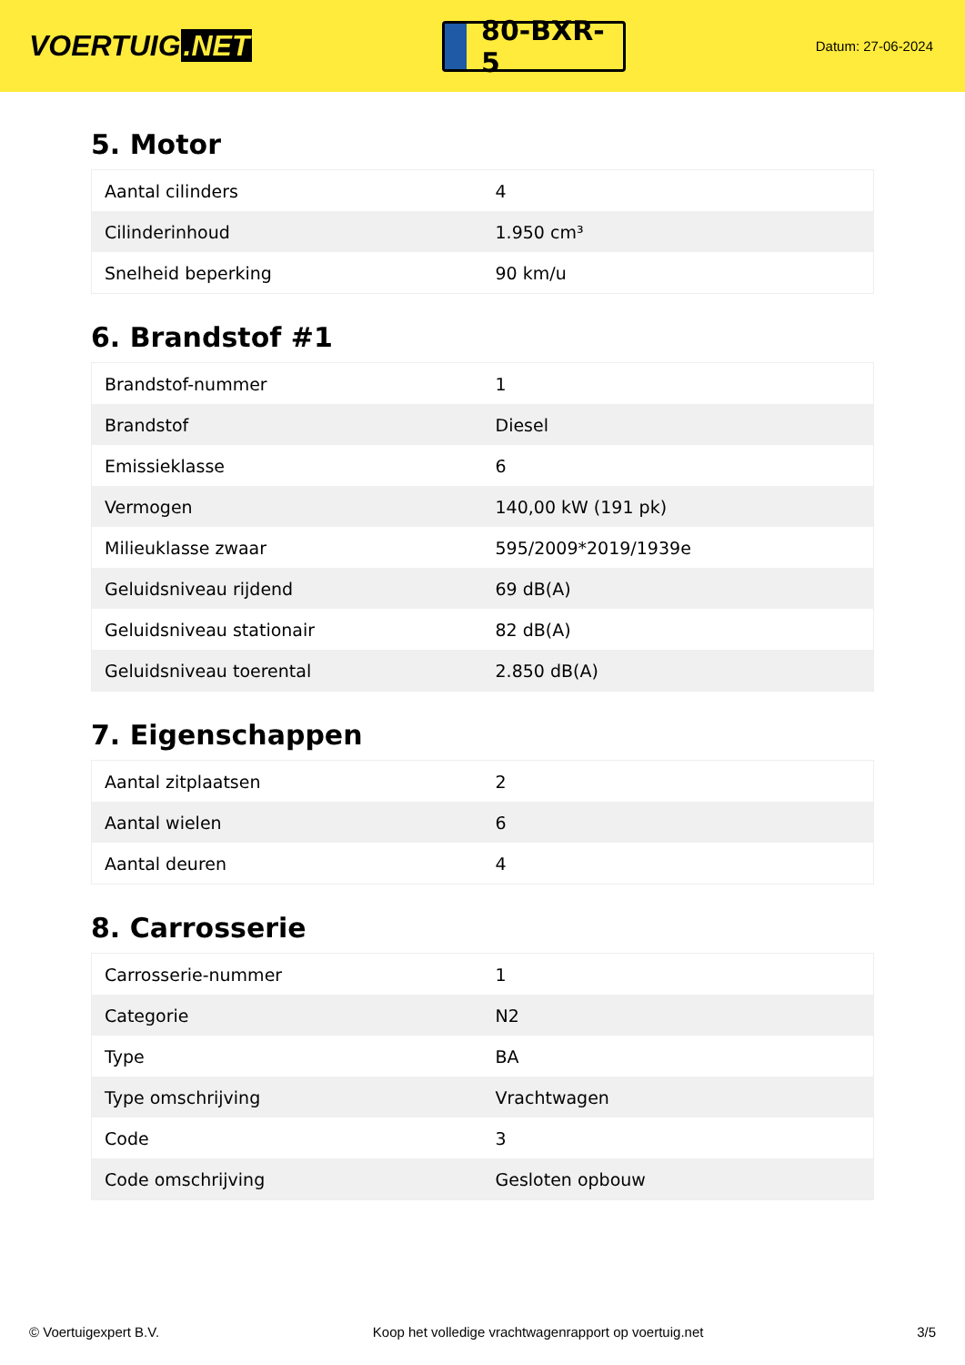VOERTUIG.NET
80-BXR-5
Datum: 27-06-2024
5. Motor
| Aantal cilinders | 4 |
| Cilinderinhoud | 1.950 cm³ |
| Snelheid beperking | 90 km/u |
6. Brandstof #1
| Brandstof-nummer | 1 |
| Brandstof | Diesel |
| Emissieklasse | 6 |
| Vermogen | 140,00 kW (191 pk) |
| Milieuklasse zwaar | 595/2009*2019/1939e |
| Geluidsniveau rijdend | 69 dB(A) |
| Geluidsniveau stationair | 82 dB(A) |
| Geluidsniveau toerental | 2.850 dB(A) |
7. Eigenschappen
| Aantal zitplaatsen | 2 |
| Aantal wielen | 6 |
| Aantal deuren | 4 |
8. Carrosserie
| Carrosserie-nummer | 1 |
| Categorie | N2 |
| Type | BA |
| Type omschrijving | Vrachtwagen |
| Code | 3 |
| Code omschrijving | Gesloten opbouw |
© Voertuigexpert B.V. Koop het volledige vrachtwagenrapport op voertuig.net 3/5